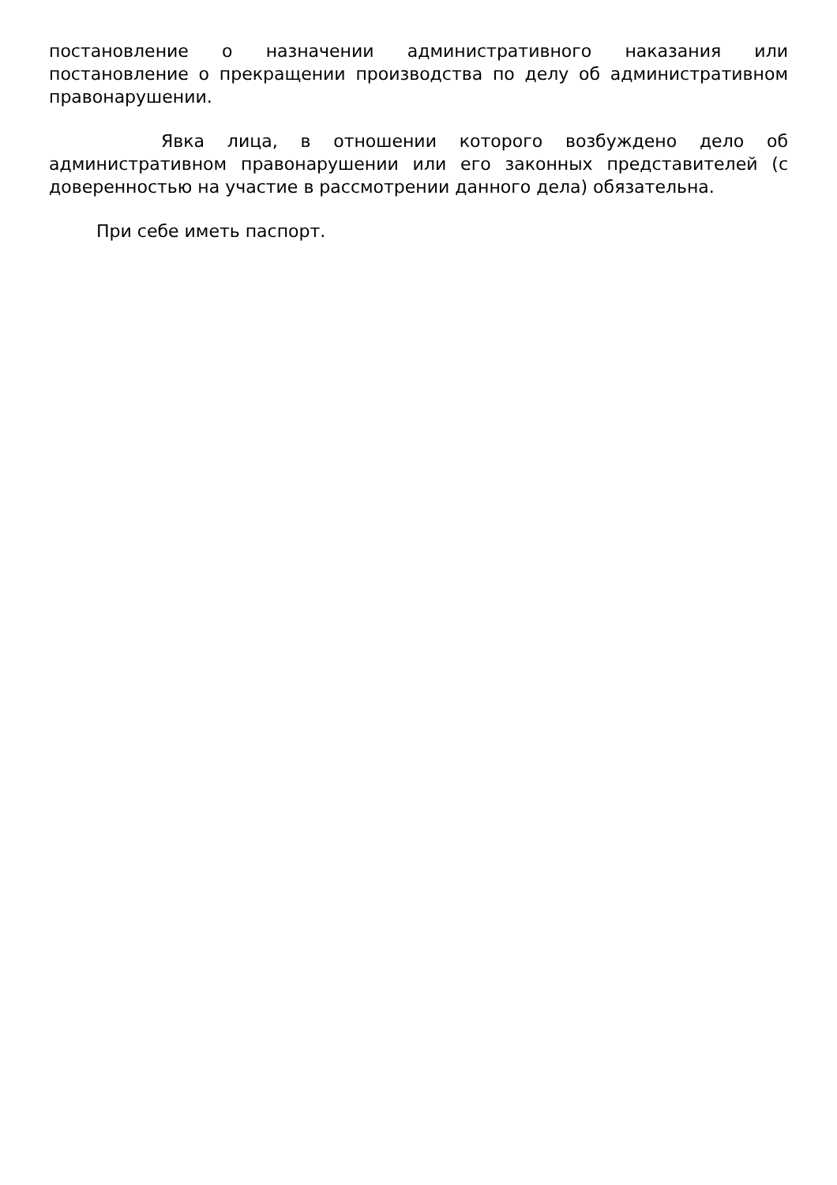постановление о назначении административного наказания или постановление о прекращении производства по делу об административном правонарушении.
Явка лица, в отношении которого возбуждено дело об административном правонарушении или его законных представителей (с доверенностью на участие в рассмотрении данного дела) обязательна.
При себе иметь паспорт.